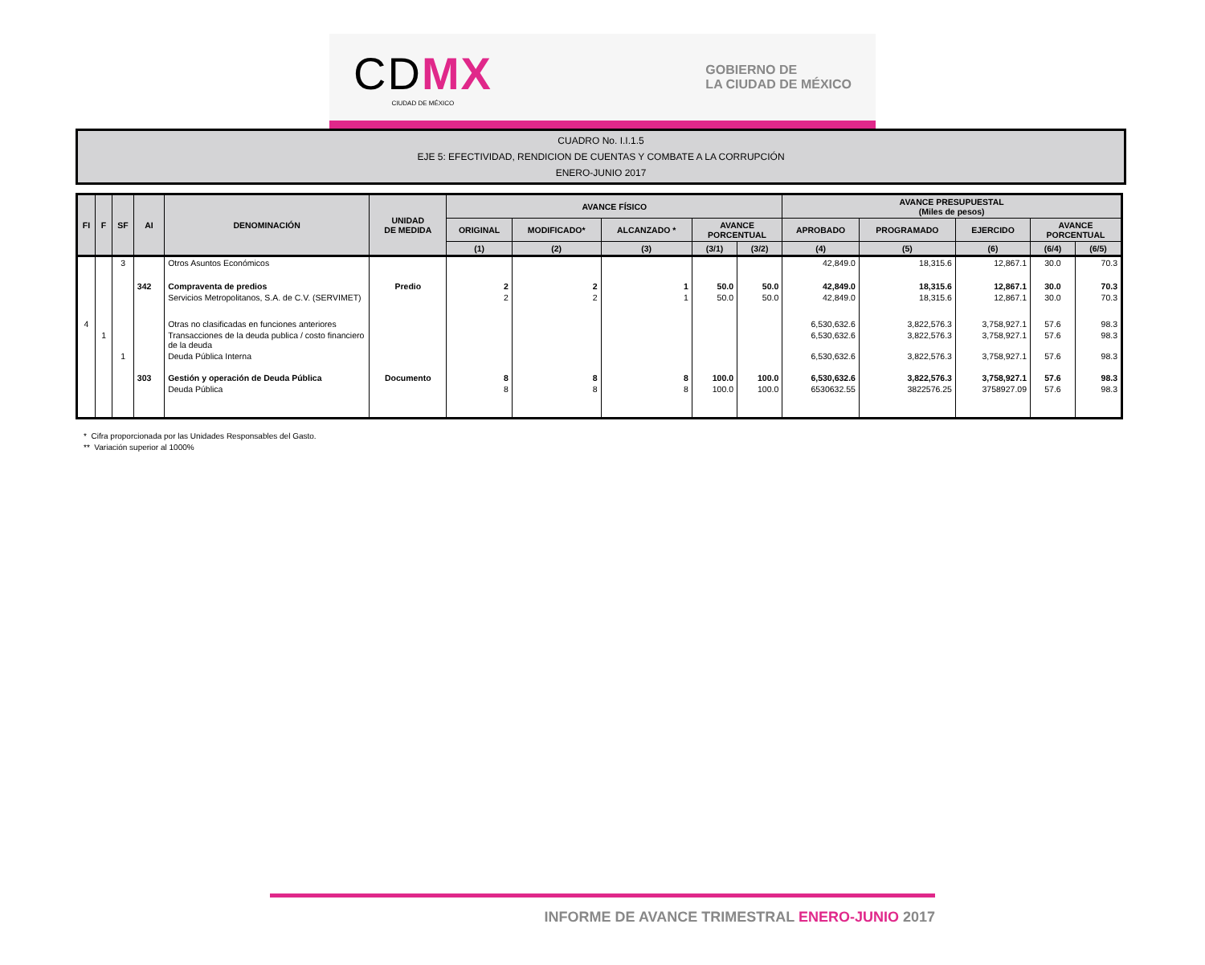CDMX
CIUDAD DE MÉXICO
GOBIERNO DE
LA CIUDAD DE MÉXICO
CUADRO No. I.I.1.5
EJE 5: EFECTIVIDAD, RENDICION DE CUENTAS Y COMBATE A LA CORRUPCIÓN
ENERO-JUNIO 2017
| FI | F | SF | AI | DENOMINACIÓN | UNIDAD DE MEDIDA | AVANCE FÍSICO | | | | | AVANCE PRESUPUESTAL (Miles de pesos) | | | | |
| --- | --- | --- | --- | --- | --- | --- | --- | --- | --- | --- | --- | --- | --- | --- | --- |
| | | | | | | ORIGINAL | MODIFICADO* | ALCANZADO * | AVANCE PORCENTUAL | | APROBADO | PROGRAMADO | EJERCIDO | AVANCE PORCENTUAL | |
| | | | | | | (1) | (2) | (3) | (3/1) | (3/2) | (4) | (5) | (6) | (6/4) | (6/5) |
| | | 3 | | Otros Asuntos Económicos | | | | | | | 42,849.0 | 18,315.6 | 12,867.1 | 30.0 | 70.3 |
| | | | 342 | Compraventa de predios | Predio | 2 | 2 | 1 | 50.0 | 50.0 | 42,849.0 | 18,315.6 | 12,867.1 | 30.0 | 70.3 |
| | | | | Servicios Metropolitanos, S.A. de C.V. (SERVIMET) | | 2 | 2 | 1 | 50.0 | 50.0 | 42,849.0 | 18,315.6 | 12,867.1 | 30.0 | 70.3 |
| 4 | | | | Otras no clasificadas en funciones anteriores | | | | | | | 6,530,632.6 | 3,822,576.3 | 3,758,927.1 | 57.6 | 98.3 |
| | 1 | | | Transacciones de la deuda publica / costo financiero de la deuda | | | | | | | 6,530,632.6 | 3,822,576.3 | 3,758,927.1 | 57.6 | 98.3 |
| | | 1 | | Deuda Pública Interna | | | | | | | 6,530,632.6 | 3,822,576.3 | 3,758,927.1 | 57.6 | 98.3 |
| | | | 303 | Gestión y operación de Deuda Pública | Documento | 8 | 8 | 8 | 100.0 | 100.0 | 6,530,632.6 | 3,822,576.3 | 3,758,927.1 | 57.6 | 98.3 |
| | | | | Deuda Pública | | 8 | 8 | 8 | 100.0 | 100.0 | 6530632.55 | 3822576.25 | 3758927.09 | 57.6 | 98.3 |
* Cifra proporcionada por las Unidades Responsables del Gasto.
** Variación superior al 1000%
INFORME DE AVANCE TRIMESTRAL ENERO-JUNIO 2017